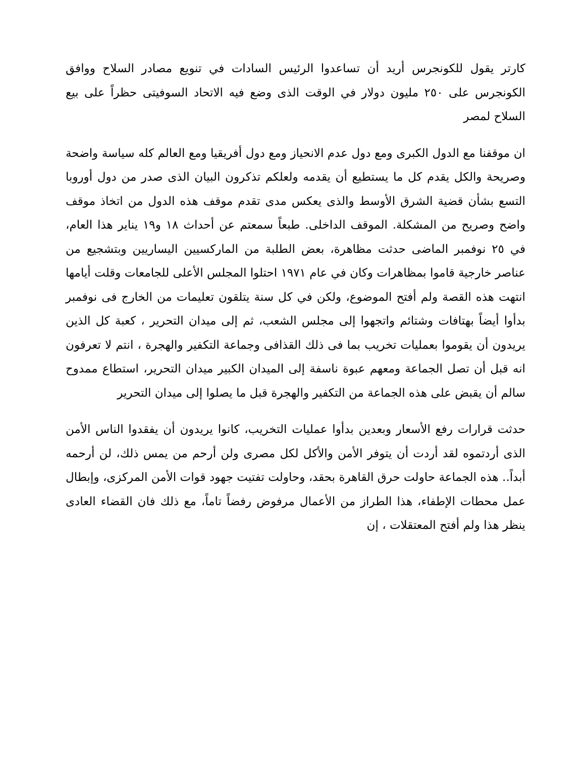كارتر يقول للكونجرس أريد أن تساعدوا الرئيس السادات في تنويع مصادر السلاح ووافق الكونجرس على ٢٥٠ مليون دولار في الوقت الذى وضع فيه الاتحاد السوفيتى حظراً على بيع السلاح لمصر
ان موقفنا مع الدول الكبرى ومع دول عدم الانحياز ومع دول أفريقيا ومع العالم كله سياسة واضحة وصريحة والكل يقدم كل ما يستطيع أن يقدمه ولعلكم تذكرون البيان الذى صدر من دول أوروبا التسع بشأن قضية الشرق الأوسط والذى يعكس مدى تقدم موقف هذه الدول من اتخاذ موقف واضح وصريح من المشكلة. الموقف الداخلى. طبعاً سمعتم عن أحداث ١٨ و١٩ يناير هذا العام، في ٢٥ نوفمبر الماضى حدثت مظاهرة، بعض الطلبة من الماركسيين اليساريين وبتشجيع من عناصر خارجية قاموا بمظاهرات وكان في عام ١٩٧١ احتلوا المجلس الأعلى للجامعات وقلت أيامها انتهت هذه القصة ولم أفتح الموضوع، ولكن في كل سنة يتلقون تعليمات من الخارج فى نوفمبر بدأوا أيضاً بهتافات وشتائم واتجهوا إلى مجلس الشعب، ثم إلى ميدان التحرير ، كعبة كل الذين يريدون أن يقوموا بعمليات تخريب بما فى ذلك القذافى وجماعة التكفير والهجرة ، انتم لا تعرفون انه قبل أن تصل الجماعة ومعهم عبوة ناسفة إلى الميدان الكبير ميدان التحرير، استطاع ممدوح سالم أن يقبض على هذه الجماعة من التكفير والهجرة قبل ما يصلوا إلى ميدان التحرير
حدثت قرارات رفع الأسعار وبعدين بدأوا عمليات التخريب، كانوا يريدون أن يفقدوا الناس الأمن الذى أردتموه لقد أردت أن يتوفر الأمن والأكل لكل مصرى ولن أرحم من يمس ذلك، لن أرحمه أبداً.. هذه الجماعة حاولت حرق القاهرة بحقد، وحاولت تفتيت جهود قوات الأمن المركزى، وإبطال عمل محطات الإطفاء، هذا الطراز من الأعمال مرفوض رفضاً تاماً، مع ذلك فان القضاء العادى ينظر هذا ولم أفتح المعتقلات ، إن